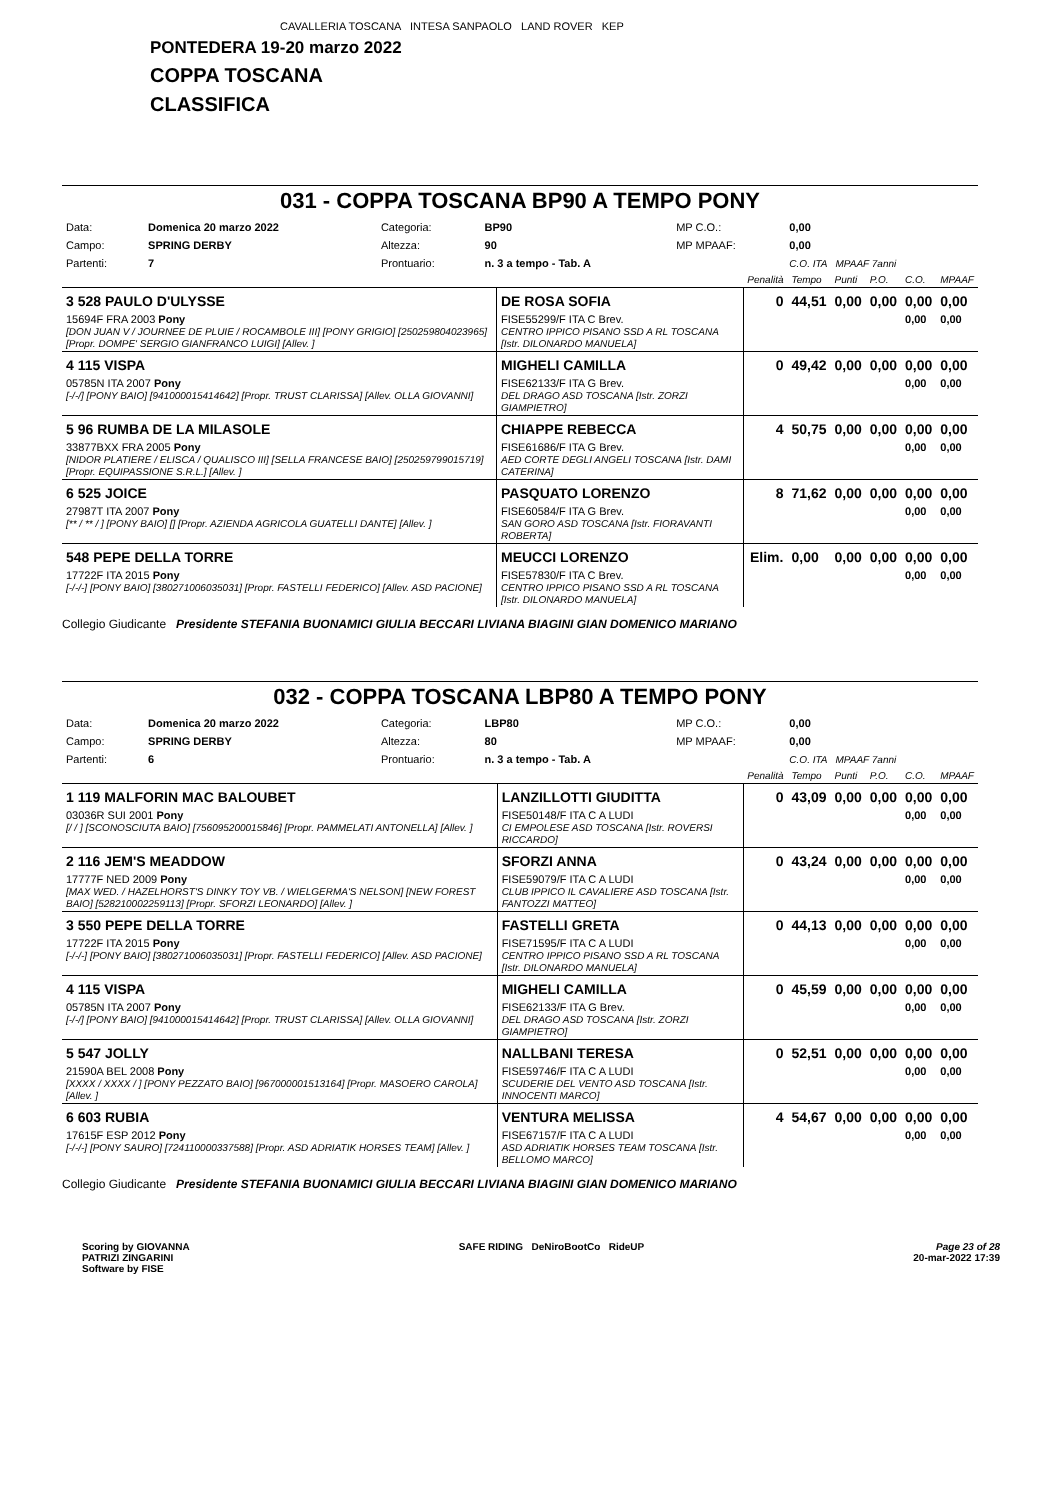CAVALLERIA TOSCANA INTESA SANPAOLO LAND ROVER KEP
PONTEDERA 19-20 marzo 2022
COPPA TOSCANA
CLASSIFICA
031 - COPPA TOSCANA BP90 A TEMPO PONY
| Data: | Domenica 20 marzo 2022 | Categoria: | BP90 | MP C.O.: | 0,00 |
| Campo: | SPRING DERBY | Altezza: | 90 | MP MPAAF: | 0,00 |
| Partenti: | 7 | Prontuario: | n. 3 a tempo - Tab. A | | C.O. ITA MPAAF 7anni |
| | | Penalità | Tempo | Punti | P.O. | C.O. | MPAAF |
| 3 528 PAULO D'ULYSSE | DE ROSA SOFIA | 0 | 44,51 | 0,00 | 0,00 | 0,00 | 0,00 |
| 15694F FRA 2003 Pony [DON JUAN V / JOURNEE DE PLUIE / ROCAMBOLE III] [PONY GRIGIO] [250259804023965] [Propr. DOMPE' SERGIO GIANFRANCO LUIGI] [Allev. ] | FISE55299/F ITA C Brev. CENTRO IPPICO PISANO SSD A RL TOSCANA [Istr. DILONARDO MANUELA] | | | | | 0,00 | 0,00 |
| 4 115 VISPA | MIGHELI CAMILLA | 0 | 49,42 | 0,00 | 0,00 | 0,00 | 0,00 |
| 05785N ITA 2007 Pony [-/-/] [PONY BAIO] [941000015414642] [Propr. TRUST CLARISSA] [Allev. OLLA GIOVANNI] | FISE62133/F ITA G Brev. DEL DRAGO ASD TOSCANA [Istr. ZORZI GIAMPIETRO] | | | | | 0,00 | 0,00 |
| 5 96 RUMBA DE LA MILASOLE | CHIAPPE REBECCA | 4 | 50,75 | 0,00 | 0,00 | 0,00 | 0,00 |
| 33877BXX FRA 2005 Pony [NIDOR PLATIERE / ELISCA / QUALISCO III] [SELLA FRANCESE BAIO] [250259799015719] [Propr. EQUIPASSIONE S.R.L.] [Allev. ] | FISE61686/F ITA G Brev. AED CORTE DEGLI ANGELI TOSCANA [Istr. DAMI CATERINA] | | | | | 0,00 | 0,00 |
| 6 525 JOICE | PASQUATO LORENZO | 8 | 71,62 | 0,00 | 0,00 | 0,00 | 0,00 |
| 27987T ITA 2007 Pony [** / ** / ] [PONY BAIO] [] [Propr. AZIENDA AGRICOLA GUATELLI DANTE] [Allev. ] | FISE60584/F ITA G Brev. SAN GORO ASD TOSCANA [Istr. FIORAVANTI ROBERTA] | | | | | 0,00 | 0,00 |
| 548 PEPE DELLA TORRE | MEUCCI LORENZO | Elim. | 0,00 | 0,00 | 0,00 | 0,00 | 0,00 |
| 17722F ITA 2015 Pony [-/-/-] [PONY BAIO] [380271006035031] [Propr. FASTELLI FEDERICO] [Allev. ASD PACIONE] | FISE57830/F ITA C Brev. CENTRO IPPICO PISANO SSD A RL TOSCANA [Istr. DILONARDO MANUELA] | | | | | 0,00 | 0,00 |
Collegio Giudicante Presidente STEFANIA BUONAMICI GIULIA BECCARI LIVIANA BIAGINI GIAN DOMENICO MARIANO
032 - COPPA TOSCANA LBP80 A TEMPO PONY
| Data: | Domenica 20 marzo 2022 | Categoria: | LBP80 | MP C.O.: | 0,00 |
| Campo: | SPRING DERBY | Altezza: | 80 | MP MPAAF: | 0,00 |
| Partenti: | 6 | Prontuario: | n. 3 a tempo - Tab. A | | C.O. ITA MPAAF 7anni |
| | | Penalità | Tempo | Punti | P.O. | C.O. | MPAAF |
| 1 119 MALFORIN MAC BALOUBET | LANZILLOTTI GIUDITTA | 0 | 43,09 | 0,00 | 0,00 | 0,00 | 0,00 |
| 03036R SUI 2001 Pony [/ / ] [SCONOSCIUTA BAIO] [756095200015846] [Propr. PAMMELATI ANTONELLA] [Allev. ] | FISE50148/F ITA C A LUDI CI EMPOLESE ASD TOSCANA [Istr. ROVERSI RICCARDO] | | | | | 0,00 | 0,00 |
| 2 116 JEM'S MEADDOW | SFORZI ANNA | 0 | 43,24 | 0,00 | 0,00 | 0,00 | 0,00 |
| 17777F NED 2009 Pony [MAX WED. / HAZELHORST'S DINKY TOY VB. / WIELGERMA'S NELSON] [NEW FOREST BAIO] [528210002259113] [Propr. SFORZI LEONARDO] [Allev. ] | FISE59079/F ITA C A LUDI CLUB IPPICO IL CAVALIERE ASD TOSCANA [Istr. FANTOZZI MATTEO] | | | | | 0,00 | 0,00 |
| 3 550 PEPE DELLA TORRE | FASTELLI GRETA | 0 | 44,13 | 0,00 | 0,00 | 0,00 | 0,00 |
| 17722F ITA 2015 Pony [-/-/-] [PONY BAIO] [380271006035031] [Propr. FASTELLI FEDERICO] [Allev. ASD PACIONE] | FISE71595/F ITA C A LUDI CENTRO IPPICO PISANO SSD A RL TOSCANA [Istr. DILONARDO MANUELA] | | | | | 0,00 | 0,00 |
| 4 115 VISPA | MIGHELI CAMILLA | 0 | 45,59 | 0,00 | 0,00 | 0,00 | 0,00 |
| 05785N ITA 2007 Pony [-/-/] [PONY BAIO] [941000015414642] [Propr. TRUST CLARISSA] [Allev. OLLA GIOVANNI] | FISE62133/F ITA G Brev. DEL DRAGO ASD TOSCANA [Istr. ZORZI GIAMPIETRO] | | | | | 0,00 | 0,00 |
| 5 547 JOLLY | NALLBANI TERESA | 0 | 52,51 | 0,00 | 0,00 | 0,00 | 0,00 |
| 21590A BEL 2008 Pony [XXXX / XXXX / ] [PONY PEZZATO BAIO] [967000001513164] [Propr. MASOERO CAROLA] [Allev. ] | FISE59746/F ITA C A LUDI SCUDERIE DEL VENTO ASD TOSCANA [Istr. INNOCENTI MARCO] | | | | | 0,00 | 0,00 |
| 6 603 RUBIA | VENTURA MELISSA | 4 | 54,67 | 0,00 | 0,00 | 0,00 | 0,00 |
| 17615F ESP 2012 Pony [-/-/-] [PONY SAURO] [724110000337588] [Propr. ASD ADRIATIK HORSES TEAM] [Allev. ] | FISE67157/F ITA C A LUDI ASD ADRIATIK HORSES TEAM TOSCANA [Istr. BELLOMO MARCO] | | | | | 0,00 | 0,00 |
Collegio Giudicante Presidente STEFANIA BUONAMICI GIULIA BECCARI LIVIANA BIAGINI GIAN DOMENICO MARIANO
Scoring by GIOVANNA
PATRIZI ZINGARINI
Software by FISE
SAFE RIDING DeNiroBootCo RideUP
Page 23 of 28
20-mar-2022 17:39